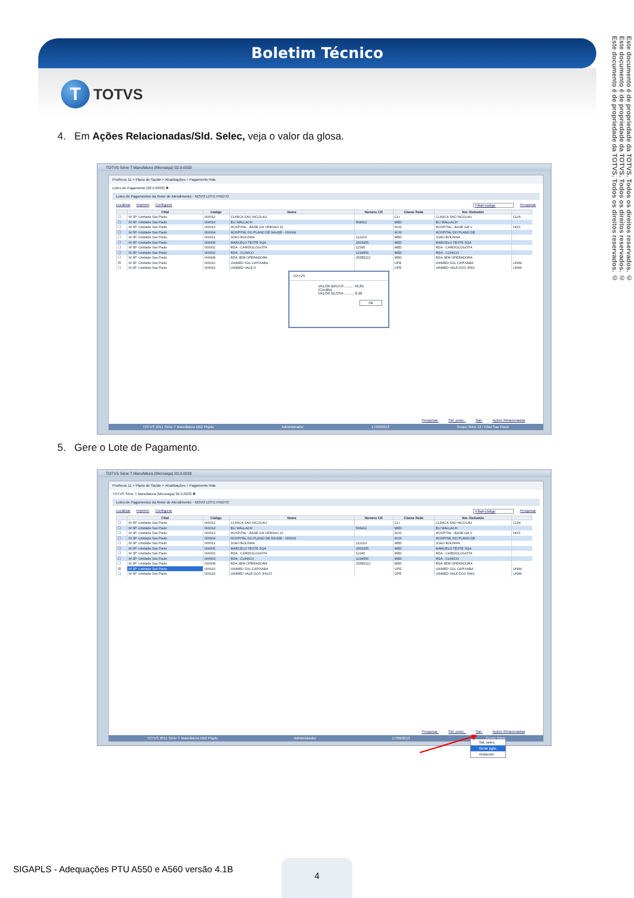Boletim Técnico
T
TOTVS
Este documento é de propriedade da TOTVS. Todos os direitos reservados. ©
Este documento é de propriedade da TOTVS. Todos os direitos reservados. ©
Este documento é de propriedade da TOTVS. Todos os direitos reservados. ©
4. Em Ações Relacionadas/Sld. Selec, veja o valor da glosa.
TOTVS Série T Manufatura (Microsiga) 02.9.0033
Protheus 11 > Plano de Saúde > Atualizações > Pagamento Rda
Lotes de Pagamento [02.9.0033] ✖
Lotes de Pagamentos da Rede de Atendimento - NOVO LOTE PAGTO
Localizar Imprimir Configurar Filial+código Pesquisar
| | Filial | Código | Nome | Numero CR | Classe Rede | Nm. Reduzido | |
| --- | --- | --- | --- | --- | --- | --- | --- |
| ☐ | M SP -Unidade Sao Paulo | 000012 | CLINICA SAO NICOLAU | | CLI | CLINICA SAO NICOLAU | CLIN |
| ☐ | M SP -Unidade Sao Paulo | 000014 | ELI WALLACH | 568412 | MED | ELI WALLACH | |
| ☐ | M SP -Unidade Sao Paulo | 000013 | HOSPITAL - BASE GH VERSAO 10 | | HOS | HOSPITAL - BASE GH V | HOS |
| ☐ | M SP -Unidade Sao Paulo | 000004 | HOSPITAL DO PLANO DE SAUDE - 000004 | | HOS | HOSPITAL DO PLANO DE | |
| ☐ | M SP -Unidade Sao Paulo | 000011 | JOAO BOLINHA | 112233 | MED | JOAO BOLINHA | |
| ☐ | M SP -Unidade Sao Paulo | 000005 | MARCELO TESTE SQA | 2563255 | MED | MARCELO TESTE SQA | |
| ☐ | M SP -Unidade Sao Paulo | 000002 | RDA - CARDIOLOGISTA | 12345 | MED | RDA - CARDIOLOGISTA | |
| ☐ | M SP -Unidade Sao Paulo | 000003 | RDA - CLINICO | 1234556 | MED | RDA - CLINICO | |
| ☐ | M SP -Unidade Sao Paulo | 000008 | RDA SEM OPERADORA | 25585222 | MED | RDA SEM OPERADORA | |
| ☒ | M SP -Unidade Sao Paulo | 000010 | UNIMED SUL CAPIXABA | | OPE | UNIMED SUL CAPIXABA | UNIM |
| ☐ | M SP -Unidade Sao Paulo | 000015 | UNIMED VALE D | | OPE | UNIMED VALE DOS SINO | UNIM |
TOTVS
VALOR BRUTO ........: 46,89
(Credito)
VALOR GLOSA .........: 8.28
Ok
Pesquisar Sld. posic. Sair Ações Relacionadas
TOTVS 2011 Série T Manufatura DB2 Plsptu Administrador 17/09/2013 Grupo Totvs 13 / Filial Sao Paulo
5. Gere o Lote de Pagamento.
TOTVS Série T Manufatura (Microsiga) 02.9.0033
Protheus 11 > Plano de Saúde > Atualizações > Pagamento Rda
TOTVS Série T Manufatura (Microsiga) 02.9.0033 ✖
Lotes de Pagamentos da Rede de Atendimento - NOVO LOTE PAGTO
Localizar Imprimir Configurar Filial+código Pesquisar
| | Filial | Código | Nome | Numero CR | Classe Rede | Nm. Reduzido | |
| --- | --- | --- | --- | --- | --- | --- | --- |
| ☐ | M SP -Unidade Sao Paulo | 000012 | CLINICA SAO NICOLAU | | CLI | CLINICA SAO NICOLAU | CLIN |
| ☐ | M SP -Unidade Sao Paulo | 000014 | ELI WALLACH | 568412 | MED | ELI WALLACH | |
| ☐ | M SP -Unidade Sao Paulo | 000013 | HOSPITAL - BASE GH VERSAO 10 | | HOS | HOSPITAL - BASE GH V | HOS |
| ☐ | M SP -Unidade Sao Paulo | 000004 | HOSPITAL DO PLANO DE SAUDE - 000004 | | HOS | HOSPITAL DO PLANO DE | |
| ☐ | M SP -Unidade Sao Paulo | 000011 | JOAO BOLINHA | 112233 | MED | JOAO BOLINHA | |
| ☐ | M SP -Unidade Sao Paulo | 000005 | MARCELO TESTE SQA | 2563255 | MED | MARCELO TESTE SQA | |
| ☐ | M SP -Unidade Sao Paulo | 000002 | RDA - CARDIOLOGISTA | 12345 | MED | RDA - CARDIOLOGISTA | |
| ☐ | M SP -Unidade Sao Paulo | 000003 | RDA - CLINICO | 1234556 | MED | RDA - CLINICO | |
| ☐ | M SP -Unidade Sao Paulo | 000008 | RDA SEM OPERADORA | 25585222 | MED | RDA SEM OPERADORA | |
| ☒ | M SP -Unidade Sao Paulo | 000010 | UNIMED SUL CAPIXABA | | OPE | UNIMED SUL CAPIXABA | UNIM |
| ☐ | M SP -Unidade Sao Paulo | 000015 | UNIMED VALE DOS SINOS | | OPE | UNIMED VALE DOS SINO | UNIM |
Pesquisar Sld. posic. Sair Ações Relacionadas
TOTVS 2011 Série T Manufatura DB2 Plsptu Administrador 17/09/2013 Grupo Totvs
Sld. selec.
Gerar pgto.
Ambiente
SIGAPLS - Adequações PTU A550 e A560 versão 4.1B
4